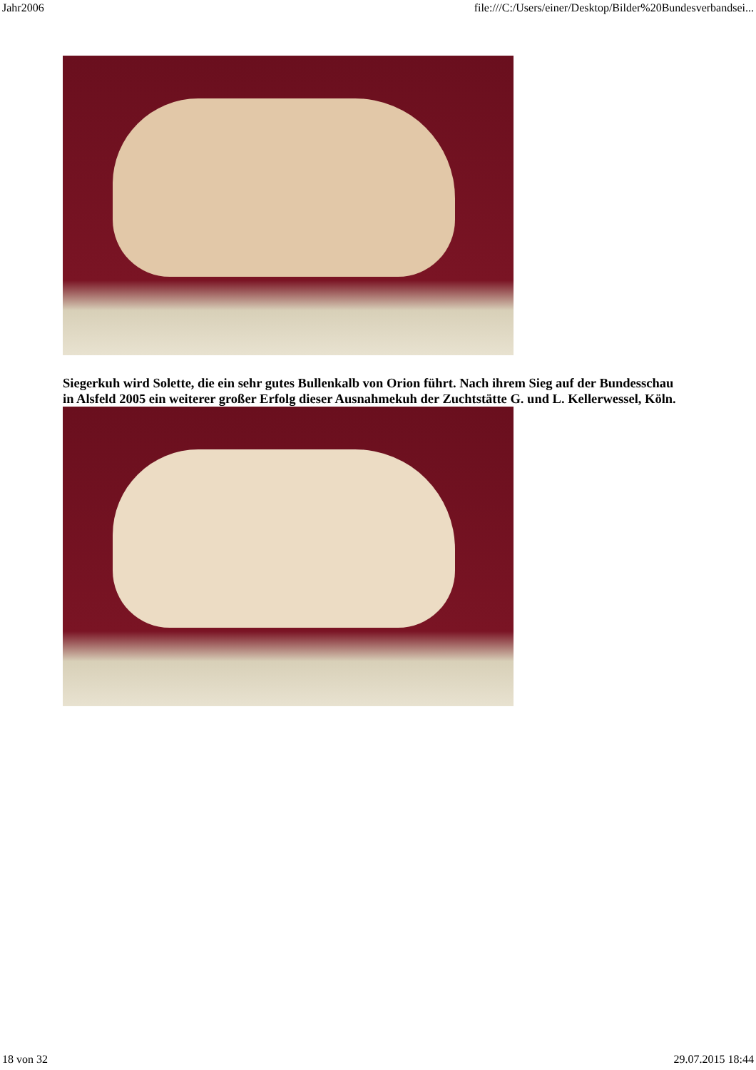Jahr2006 file:///C:/Users/einer/Desktop/Bilder%20Bundesverbandsei...
Siegerkuh wird Solette, die ein sehr gutes Bullenkalb von Orion führt. Nach ihrem Sieg auf der Bundesschau
in Alsfeld 2005 ein weiterer großer Erfolg dieser Ausnahmekuh der Zuchtstätte G. und L. Kellerwessel, Köln.
18 von 32 29.07.2015 18:44